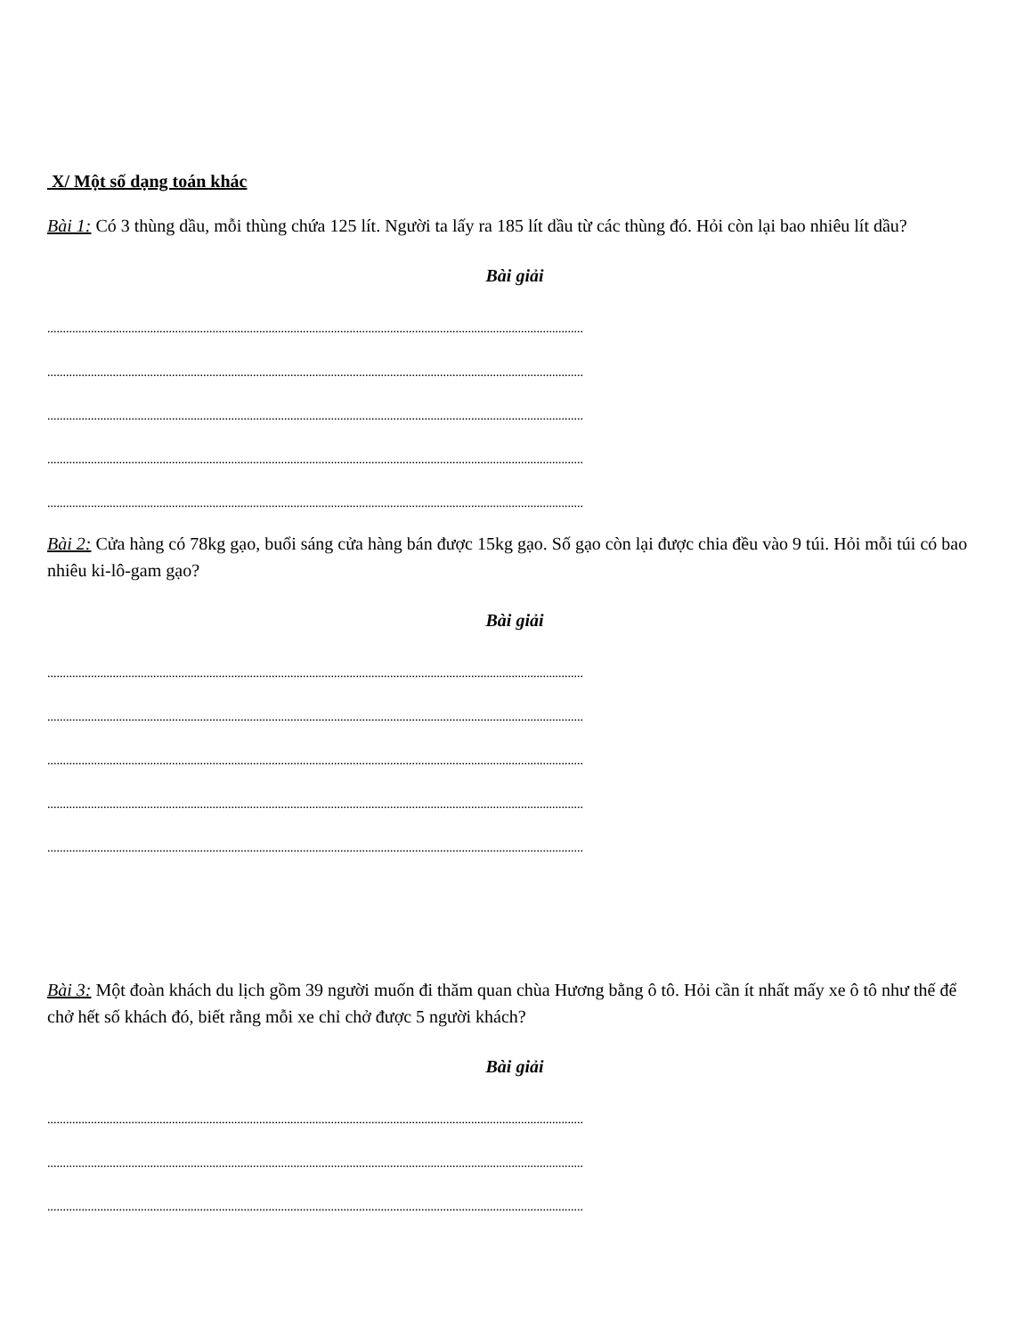X/ Một số dạng toán khác
Bài 1: Có 3 thùng dầu, mỗi thùng chứa 125 lít. Người ta lấy ra 185 lít dầu từ các thùng đó. Hỏi còn lại bao nhiêu lít dầu?
Bài giải
............................................................................................................................................................................
............................................................................................................................................................................
............................................................................................................................................................................
............................................................................................................................................................................
............................................................................................................................................................................
Bài 2: Cửa hàng có 78kg gạo, buổi sáng cửa hàng bán được 15kg gạo. Số gạo còn lại được chia đều vào 9 túi. Hỏi mỗi túi có bao nhiêu ki-lô-gam gạo?
Bài giải
............................................................................................................................................................................
............................................................................................................................................................................
............................................................................................................................................................................
............................................................................................................................................................................
............................................................................................................................................................................
Bài 3: Một đoàn khách du lịch gồm 39 người muốn đi thăm quan chùa Hương bằng ô tô. Hỏi cần ít nhất mấy xe ô tô như thế để chở hết số khách đó, biết rằng mỗi xe chỉ chở được 5 người khách?
Bài giải
............................................................................................................................................................................
............................................................................................................................................................................
............................................................................................................................................................................